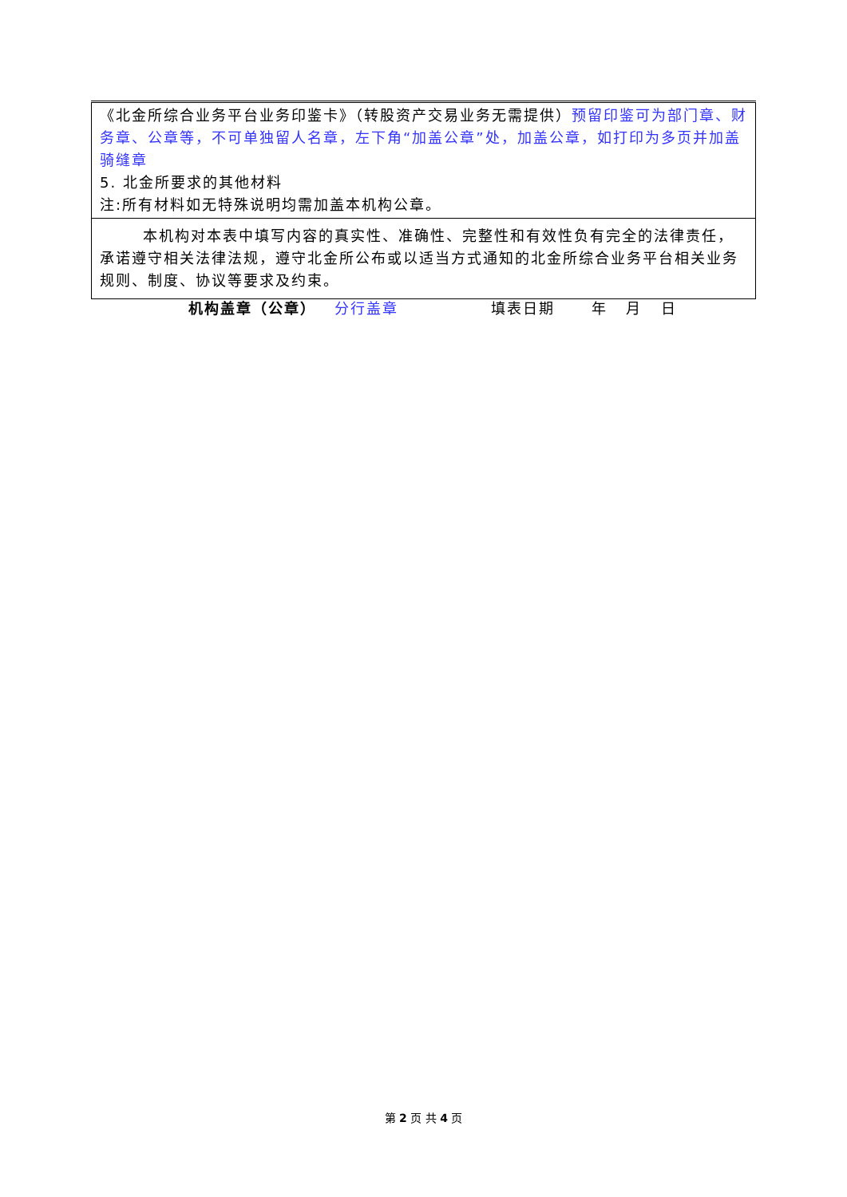| 《北金所综合业务平台业务印鉴卡》（转股资产交易业务无需提供） 预留印鉴可为部门章、财务章、公章等，不可单独留人名章，左下角“加盖公章”处，加盖公章，如打印为多页并加盖骑缝章 5. 北金所要求的其他材料 注:所有材料如无特殊说明均需加盖本机构公章。 |
| 本机构对本表中填写内容的真实性、准确性、完整性和有效性负有完全的法律责任，承诺遵守相关法律法规，遵守北金所公布或以适当方式通知的北金所综合业务平台相关业务规则、制度、协议等要求及约束。 |
机构盖章（公章） 分行盖章 填表日期 年 月 日
第 2 页 共 4 页